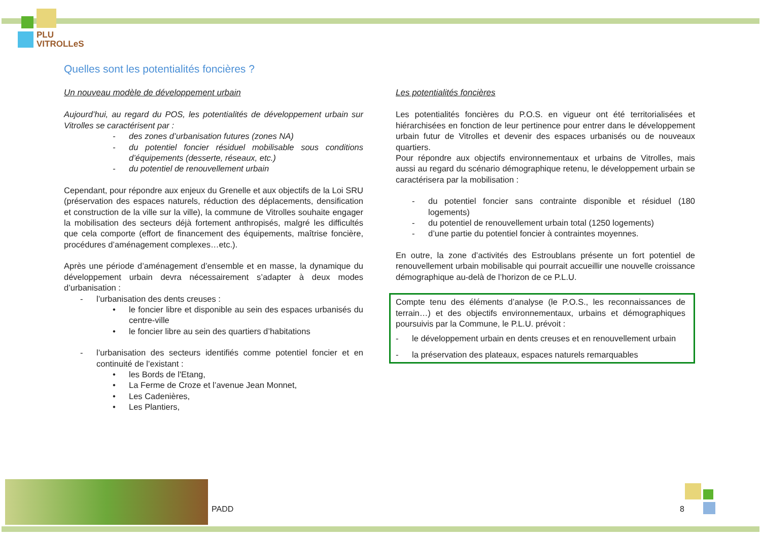PLU
VITROLLeS
Quelles sont les potentialités foncières ?
Un nouveau modèle de développement urbain
Aujourd’hui, au regard du POS, les potentialités de développement urbain sur Vitrolles se caractérisent par :
- des zones d’urbanisation futures (zones NA)
- du potentiel foncier résiduel mobilisable sous conditions d’équipements (desserte, réseaux, etc.)
- du potentiel de renouvellement urbain
Cependant, pour répondre aux enjeux du Grenelle et aux objectifs de la Loi SRU (préservation des espaces naturels, réduction des déplacements, densification et construction de la ville sur la ville), la commune de Vitrolles souhaite engager la mobilisation des secteurs déjà fortement anthropisés, malgré les difficultés que cela comporte (effort de financement des équipements, maîtrise foncière, procédures d’aménagement complexes…etc.).
Après une période d’aménagement d’ensemble et en masse, la dynamique du développement urbain devra nécessairement s’adapter à deux modes d’urbanisation :
- l’urbanisation des dents creuses :
• le foncier libre et disponible au sein des espaces urbanisés du centre-ville
• le foncier libre au sein des quartiers d’habitations
- l’urbanisation des secteurs identifiés comme potentiel foncier et en continuité de l’existant :
• les Bords de l'Etang,
• La Ferme de Croze et l’avenue Jean Monnet,
• Les Cadenières,
• Les Plantiers,
Les potentialités foncières
Les potentialités foncières du P.O.S. en vigueur ont été territorialisées et hiérarchisées en fonction de leur pertinence pour entrer dans le développement urbain futur de Vitrolles et devenir des espaces urbanisés ou de nouveaux quartiers.
Pour répondre aux objectifs environnementaux et urbains de Vitrolles, mais aussi au regard du scénario démographique retenu, le développement urbain se caractérisera par la mobilisation :
- du potentiel foncier sans contrainte disponible et résiduel (180 logements)
- du potentiel de renouvellement urbain total (1250 logements)
- d’une partie du potentiel foncier à contraintes moyennes.
En outre, la zone d’activités des Estroublans présente un fort potentiel de renouvellement urbain mobilisable qui pourrait accueillir une nouvelle croissance démographique au-delà de l’horizon de ce P.L.U.
Compte tenu des éléments d’analyse (le P.O.S., les reconnaissances de terrain…) et des objectifs environnementaux, urbains et démographiques poursuivis par la Commune, le P.L.U. prévoit :
- le développement urbain en dents creuses et en renouvellement urbain
- la préservation des plateaux, espaces naturels remarquables
PADD 8